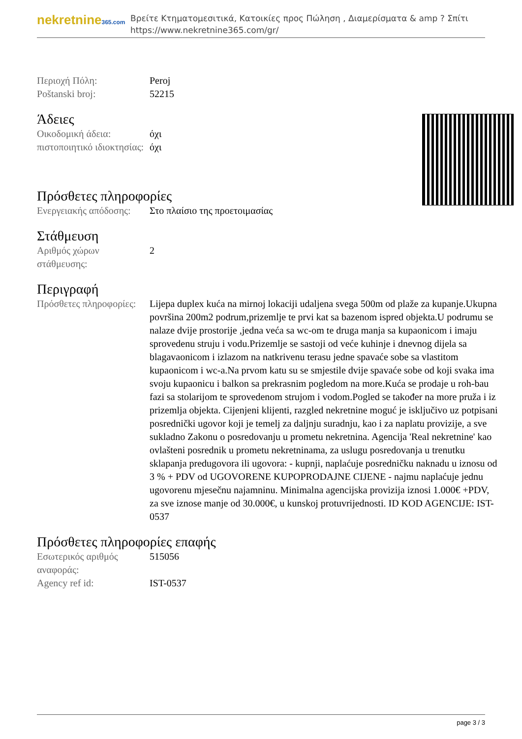nekretnine365.com
Βρείτε Κτηματομεσιτικά, Κατοικίες προς Πώληση , Διαμερίσματα & amp ? Σπίτι
https://www.nekretnine365.com/gr/
| Περιοχή Πόλη: | Peroj |
| Poštanski broj: | 52215 |
Άδειες
| Οικοδομική άδεια: | όχι |
| πιστοποιητικό ιδιοκτησίας: | όχι |
Πρόσθετες πληροφορίες
| Ενεργειακής απόδοσης: | Στο πλαίσιο της προετοιμασίας |
Στάθμευση
| Αριθμός χώρων στάθμευσης: | 2 |
Περιγραφή
| Πρόσθετες πληροφορίες: | Lijepa duplex kuća na mirnoj lokaciji udaljena svega 500m od plaže za kupanje.Ukupna površina 200m2 podrum,prizemlje te prvi kat sa bazenom ispred objekta.U podrumu se nalaze dvije prostorije ,jedna veća sa wc-om te druga manja sa kupaonicom i imaju sprovedenu struju i vodu.Prizemlje se sastoji od veće kuhinje i dnevnog dijela sa blagavaonicom i izlazom na natkrivenu terasu jedne spavaće sobe sa vlastitom kupaonicom i wc-a.Na prvom katu su se smjestile dvije spavaće sobe od koji svaka ima svoju kupaonicu i balkon sa prekrasnim pogledom na more.Kuća se prodaje u roh-bau fazi sa stolarijom te sprovedenom strujom i vodom.Pogled se također na more pruža i iz prizemlja objekta. Cijenjeni klijenti, razgled nekretnine moguć je isključivo uz potpisani posrednički ugovor koji je temelj za daljnju suradnju, kao i za naplatu provizije, a sve sukladno Zakonu o posredovanju u prometu nekretnina. Agencija 'Real nekretnine' kao ovlašteni posrednik u prometu nekretninama, za uslugu posredovanja u trenutku sklapanja predugovora ili ugovora: - kupnji, naplaćuje posredničku naknadu u iznosu od 3 % + PDV od UGOVORENE KUPOPRODAJNE CIJENE - najmu naplaćuje jednu ugovorenu mjesečnu najamninu. Minimalna agencijska provizija iznosi 1.000€ +PDV, za sve iznose manje od 30.000€, u kunskoj protuvrijednosti. ID KOD AGENCIJE: IST-0537 |
Πρόσθετες πληροφορίες επαφής
| Εσωτερικός αριθμός αναφοράς: | 515056 |
| Agency ref id: | IST-0537 |
page 3 / 3